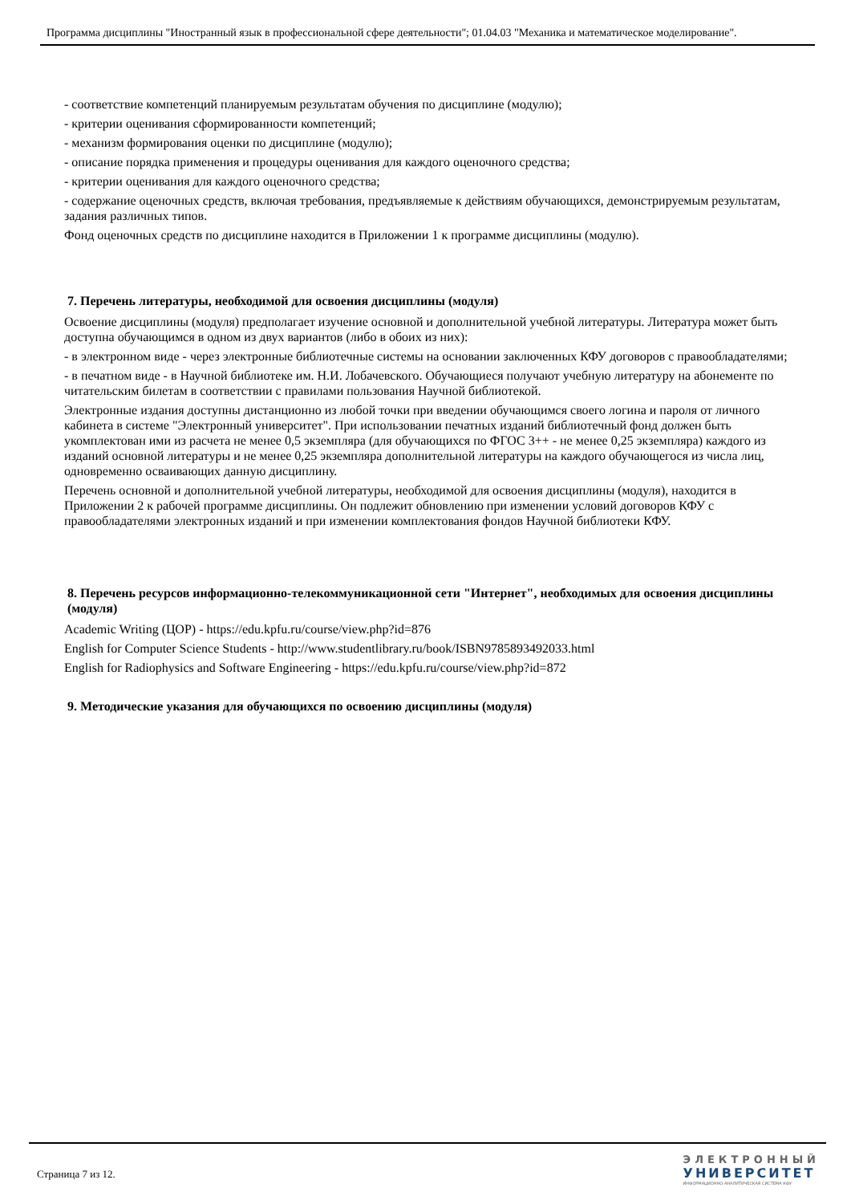Программа дисциплины "Иностранный язык в профессиональной сфере деятельности"; 01.04.03 "Механика и математическое моделирование".
- соответствие компетенций планируемым результатам обучения по дисциплине (модулю);
- критерии оценивания сформированности компетенций;
- механизм формирования оценки по дисциплине (модулю);
- описание порядка применения и процедуры оценивания для каждого оценочного средства;
- критерии оценивания для каждого оценочного средства;
- содержание оценочных средств, включая требования, предъявляемые к действиям обучающихся, демонстрируемым результатам, задания различных типов.
Фонд оценочных средств по дисциплине находится в Приложении 1 к программе дисциплины (модулю).
7. Перечень литературы, необходимой для освоения дисциплины (модуля)
Освоение дисциплины (модуля) предполагает изучение основной и дополнительной учебной литературы. Литература может быть доступна обучающимся в одном из двух вариантов (либо в обоих из них):
- в электронном виде - через электронные библиотечные системы на основании заключенных КФУ договоров с правообладателями;
- в печатном виде - в Научной библиотеке им. Н.И. Лобачевского. Обучающиеся получают учебную литературу на абонементе по читательским билетам в соответствии с правилами пользования Научной библиотекой.
Электронные издания доступны дистанционно из любой точки при введении обучающимся своего логина и пароля от личного кабинета в системе "Электронный университет". При использовании печатных изданий библиотечный фонд должен быть укомплектован ими из расчета не менее 0,5 экземпляра (для обучающихся по ФГОС 3++ - не менее 0,25 экземпляра) каждого из изданий основной литературы и не менее 0,25 экземпляра дополнительной литературы на каждого обучающегося из числа лиц, одновременно осваивающих данную дисциплину.
Перечень основной и дополнительной учебной литературы, необходимой для освоения дисциплины (модуля), находится в Приложении 2 к рабочей программе дисциплины. Он подлежит обновлению при изменении условий договоров КФУ с правообладателями электронных изданий и при изменении комплектования фондов Научной библиотеки КФУ.
8. Перечень ресурсов информационно-телекоммуникационной сети "Интернет", необходимых для освоения дисциплины (модуля)
Academic Writing (ЦОР) - https://edu.kpfu.ru/course/view.php?id=876
English for Computer Science Students - http://www.studentlibrary.ru/book/ISBN9785893492033.html
English for Radiophysics and Software Engineering - https://edu.kpfu.ru/course/view.php?id=872
9. Методические указания для обучающихся по освоению дисциплины (модуля)
Страница 7 из 12.
ЭЛЕКТРОННЫЙ
УНИВЕРСИТЕТ
ИНФОРМАЦИОННО-АНАЛИТИЧЕСКАЯ СИСТЕМА КФУ